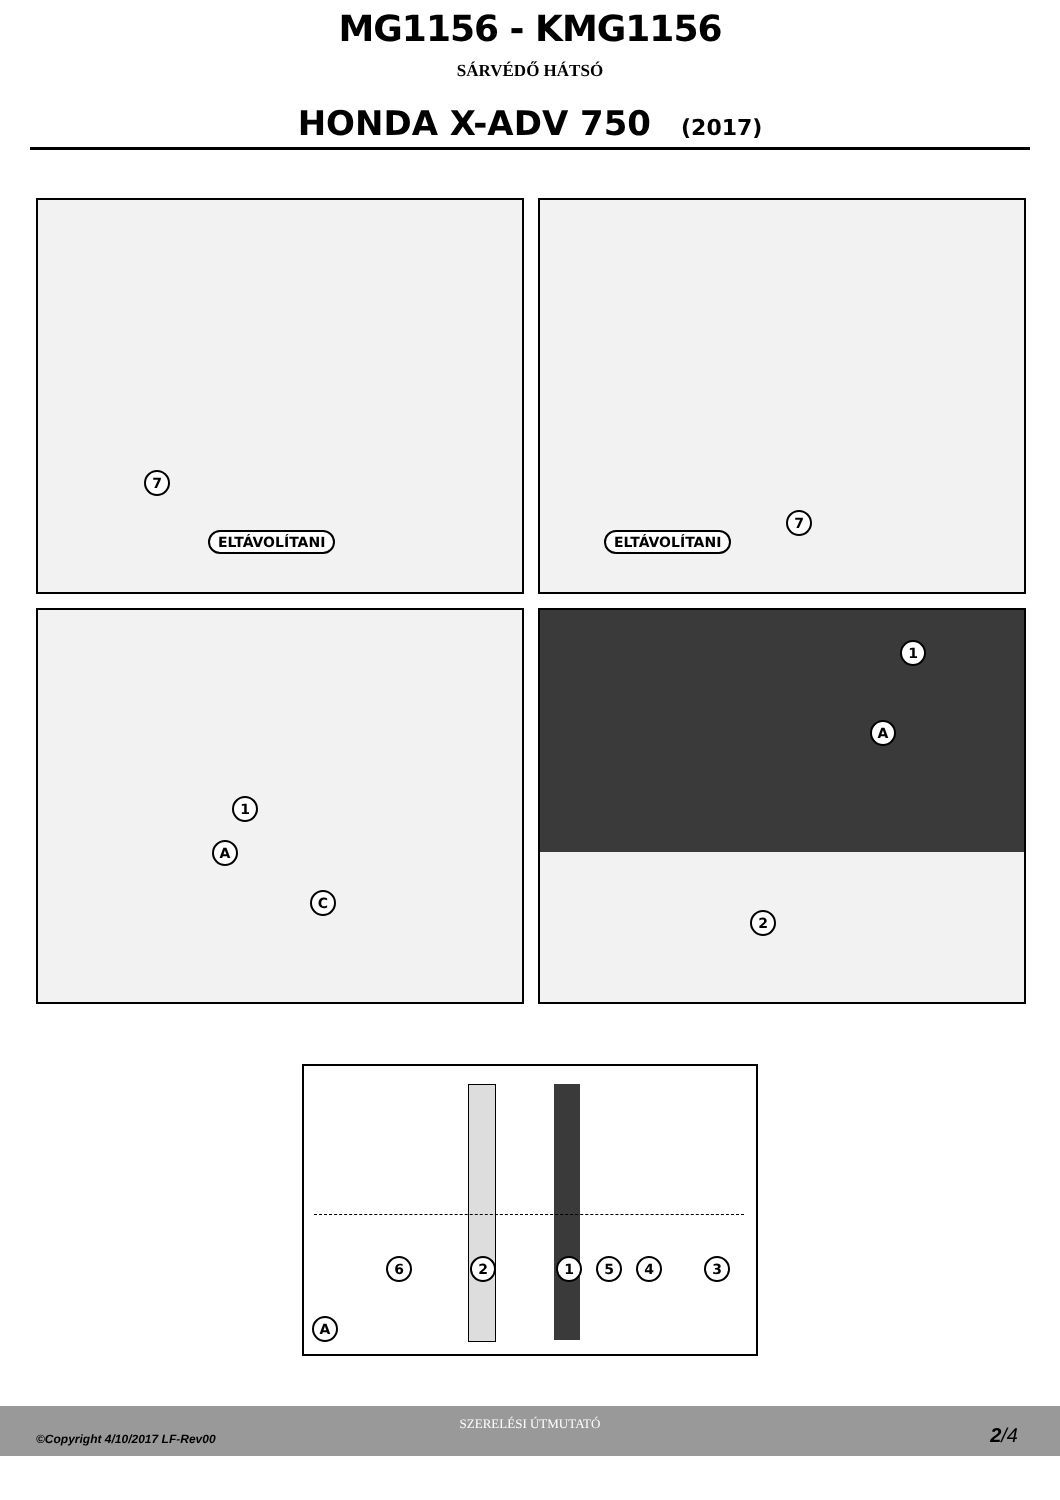MG1156 - KMG1156
SÁRVÉDŐ HÁTSÓ
HONDA X-ADV 750 (2017)
7
ELTÁVOLÍTANI
7
ELTÁVOLÍTANI
1
A
C
1
A
2
6 2 1 5 4 3
A
SZERELÉSI ÚTMUTATÓ
©Copyright 4/10/2017 LF-Rev00 2/4